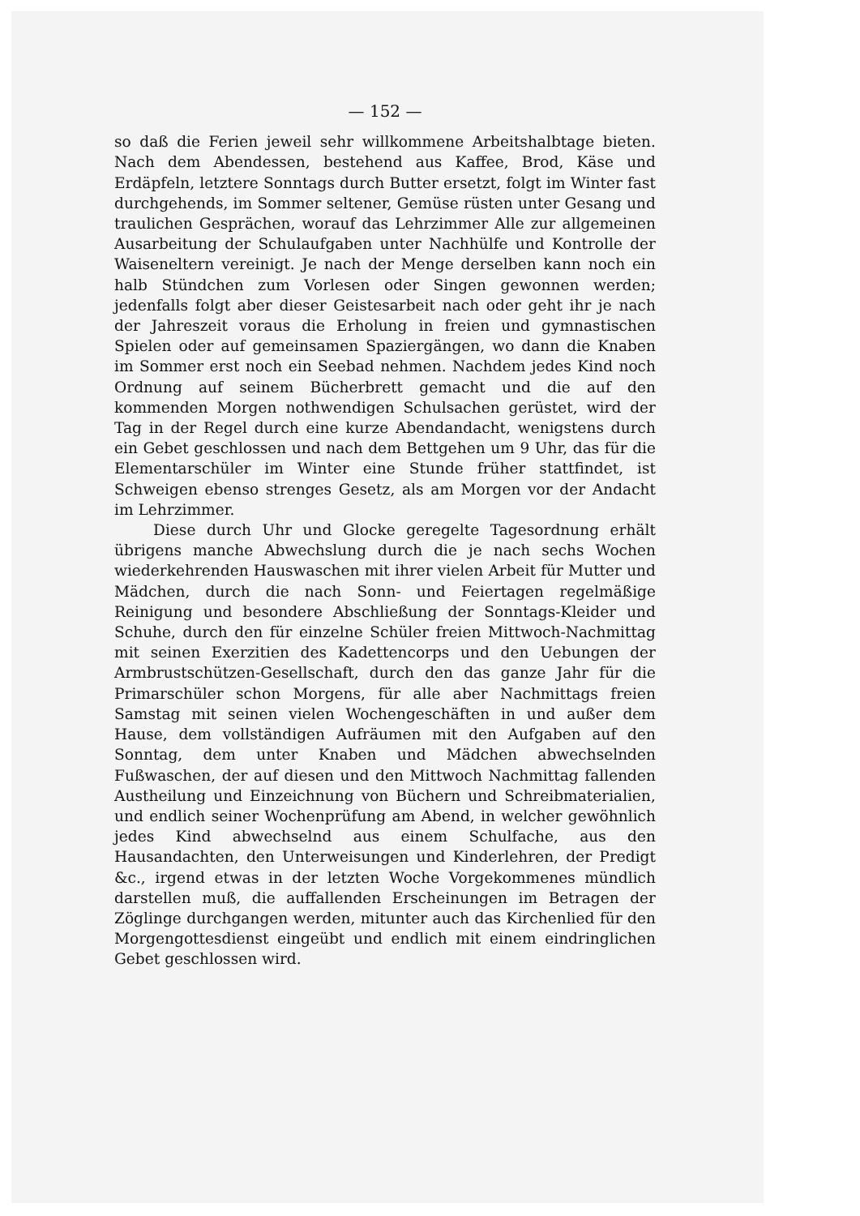— 152 —
so daß die Ferien jeweil sehr willkommene Arbeitshalbtage bieten. Nach dem Abendessen, bestehend aus Kaffee, Brod, Käse und Erdäpfeln, letztere Sonntags durch Butter ersetzt, folgt im Winter fast durchgehends, im Sommer seltener, Gemüse rüsten unter Gesang und traulichen Gesprächen, worauf das Lehrzimmer Alle zur allgemeinen Ausarbeitung der Schulaufgaben unter Nachhülfe und Kontrolle der Waiseneltern vereinigt. Je nach der Menge derselben kann noch ein halb Stündchen zum Vorlesen oder Singen gewonnen werden; jedenfalls folgt aber dieser Geistesarbeit nach oder geht ihr je nach der Jahreszeit voraus die Erholung in freien und gymnastischen Spielen oder auf gemeinsamen Spaziergängen, wo dann die Knaben im Sommer erst noch ein Seebad nehmen. Nachdem jedes Kind noch Ordnung auf seinem Bücherbrett gemacht und die auf den kommenden Morgen nothwendigen Schulsachen gerüstet, wird der Tag in der Regel durch eine kurze Abendandacht, wenigstens durch ein Gebet geschlossen und nach dem Bettgehen um 9 Uhr, das für die Elementarschüler im Winter eine Stunde früher stattfindet, ist Schweigen ebenso strenges Gesetz, als am Morgen vor der Andacht im Lehrzimmer.
Diese durch Uhr und Glocke geregelte Tagesordnung erhält übrigens manche Abwechslung durch die je nach sechs Wochen wiederkehrenden Hauswaschen mit ihrer vielen Arbeit für Mutter und Mädchen, durch die nach Sonn- und Feiertagen regelmäßige Reinigung und besondere Abschließung der Sonntags-Kleider und Schuhe, durch den für einzelne Schüler freien Mittwoch-Nachmittag mit seinen Exerzitien des Kadettencorps und den Uebungen der Armbrustschützen-Gesellschaft, durch den das ganze Jahr für die Primarschüler schon Morgens, für alle aber Nachmittags freien Samstag mit seinen vielen Wochengeschäften in und außer dem Hause, dem vollständigen Aufräumen mit den Aufgaben auf den Sonntag, dem unter Knaben und Mädchen abwechselnden Fußwaschen, der auf diesen und den Mittwoch Nachmittag fallenden Austheilung und Einzeichnung von Büchern und Schreibmaterialien, und endlich seiner Wochenprüfung am Abend, in welcher gewöhnlich jedes Kind abwechselnd aus einem Schulfache, aus den Hausandachten, den Unterweisungen und Kinderlehren, der Predigt &c., irgend etwas in der letzten Woche Vorgekommenes mündlich darstellen muß, die auffallenden Erscheinungen im Betragen der Zöglinge durchgangen werden, mitunter auch das Kirchenlied für den Morgengottesdienst eingeübt und endlich mit einem eindringlichen Gebet geschlossen wird.